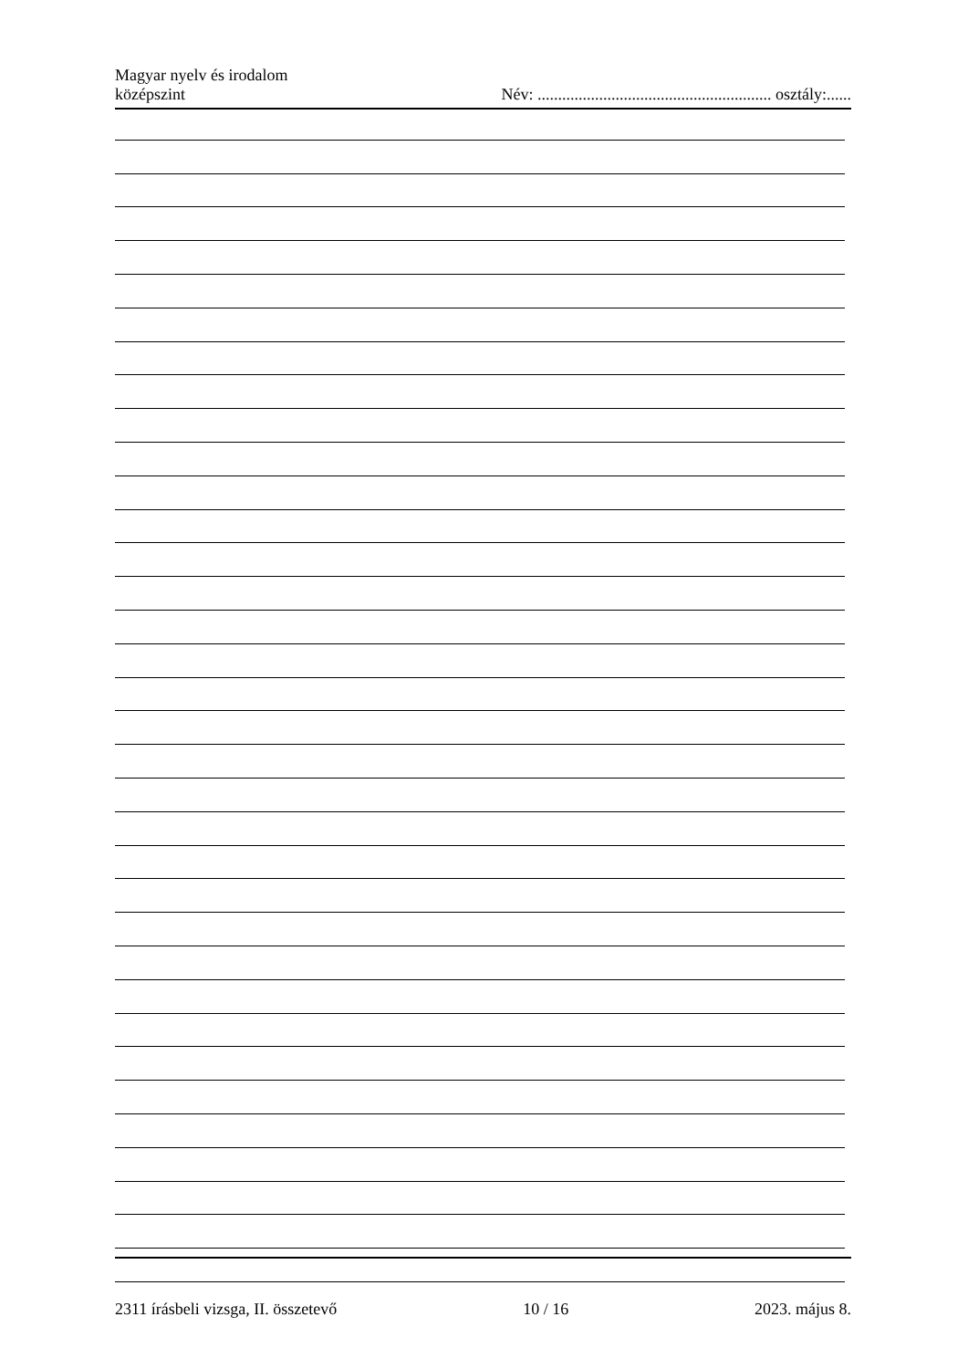Magyar nyelv és irodalom
középszint
Név: ......................................................... osztály:......
2311 írásbeli vizsga, II. összetevő 10 / 16 2023. május 8.